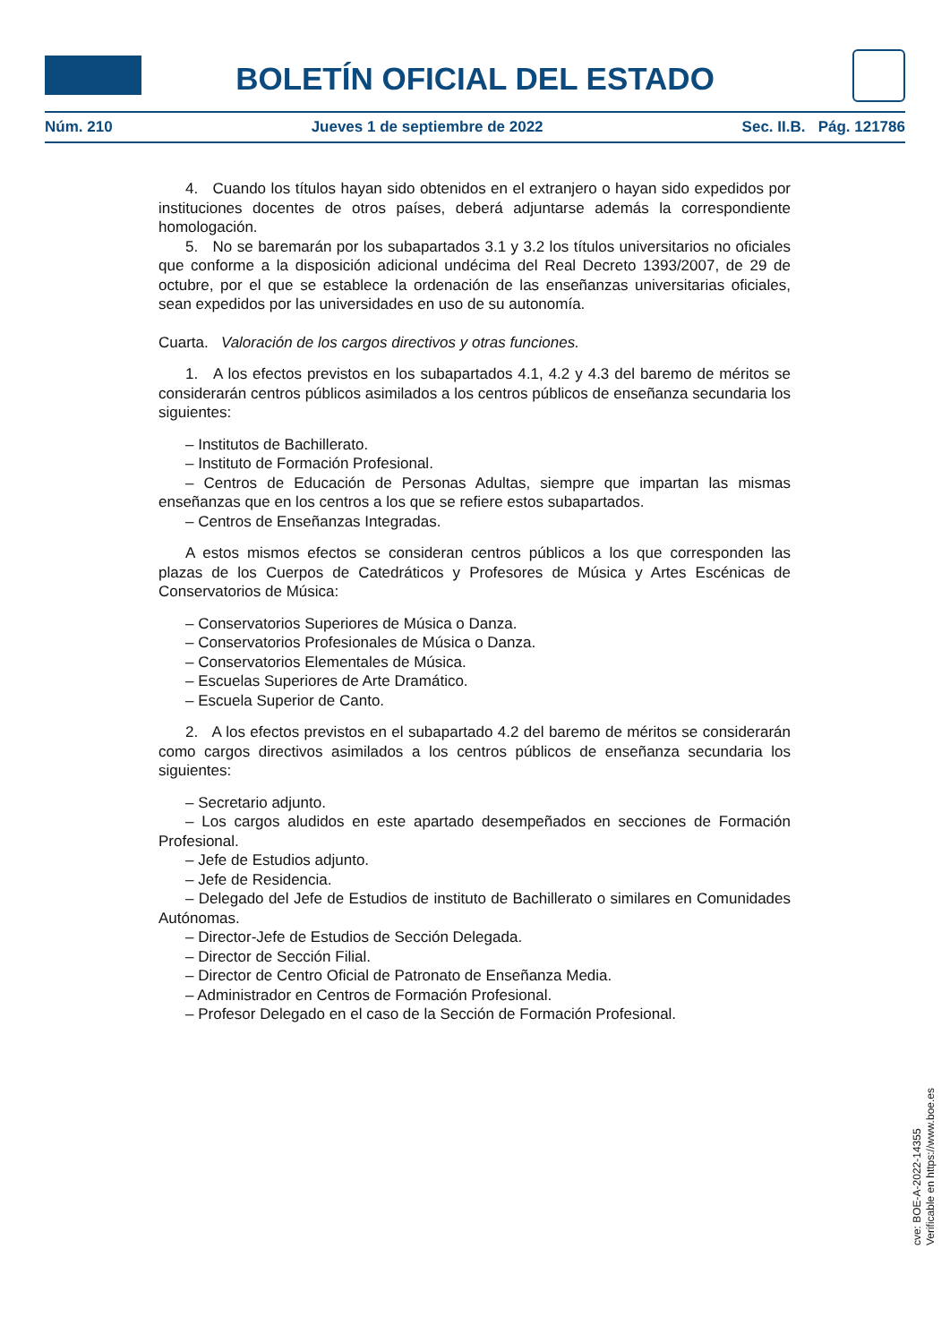BOLETÍN OFICIAL DEL ESTADO
Núm. 210 Jueves 1 de septiembre de 2022 Sec. II.B. Pág. 121786
4. Cuando los títulos hayan sido obtenidos en el extranjero o hayan sido expedidos por instituciones docentes de otros países, deberá adjuntarse además la correspondiente homologación.
5. No se baremarán por los subapartados 3.1 y 3.2 los títulos universitarios no oficiales que conforme a la disposición adicional undécima del Real Decreto 1393/2007, de 29 de octubre, por el que se establece la ordenación de las enseñanzas universitarias oficiales, sean expedidos por las universidades en uso de su autonomía.
Cuarta. Valoración de los cargos directivos y otras funciones.
1. A los efectos previstos en los subapartados 4.1, 4.2 y 4.3 del baremo de méritos se considerarán centros públicos asimilados a los centros públicos de enseñanza secundaria los siguientes:
– Institutos de Bachillerato.
– Instituto de Formación Profesional.
– Centros de Educación de Personas Adultas, siempre que impartan las mismas enseñanzas que en los centros a los que se refiere estos subapartados.
– Centros de Enseñanzas Integradas.
A estos mismos efectos se consideran centros públicos a los que corresponden las plazas de los Cuerpos de Catedráticos y Profesores de Música y Artes Escénicas de Conservatorios de Música:
– Conservatorios Superiores de Música o Danza.
– Conservatorios Profesionales de Música o Danza.
– Conservatorios Elementales de Música.
– Escuelas Superiores de Arte Dramático.
– Escuela Superior de Canto.
2. A los efectos previstos en el subapartado 4.2 del baremo de méritos se considerarán como cargos directivos asimilados a los centros públicos de enseñanza secundaria los siguientes:
– Secretario adjunto.
– Los cargos aludidos en este apartado desempeñados en secciones de Formación Profesional.
– Jefe de Estudios adjunto.
– Jefe de Residencia.
– Delegado del Jefe de Estudios de instituto de Bachillerato o similares en Comunidades Autónomas.
– Director-Jefe de Estudios de Sección Delegada.
– Director de Sección Filial.
– Director de Centro Oficial de Patronato de Enseñanza Media.
– Administrador en Centros de Formación Profesional.
– Profesor Delegado en el caso de la Sección de Formación Profesional.
cve: BOE-A-2022-14355
Verificable en https://www.boe.es